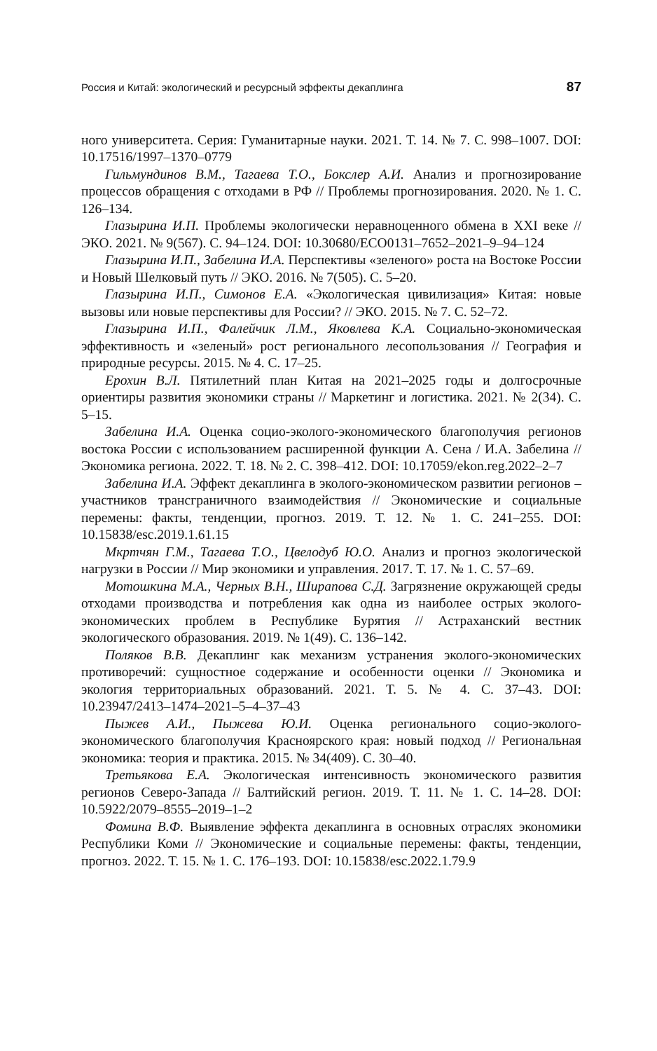Россия и Китай: экологический и ресурсный эффекты декаплинга 87
ного университета. Серия: Гуманитарные науки. 2021. Т. 14. № 7. С. 998–1007. DOI: 10.17516/1997–1370–0779
Гильмундинов В.М., Тагаева Т.О., Бокслер А.И. Анализ и прогнозирование процессов обращения с отходами в РФ // Проблемы прогнозирования. 2020. № 1. С. 126–134.
Глазырина И.П. Проблемы экологически неравноценного обмена в XXI веке // ЭКО. 2021. № 9(567). С. 94–124. DOI: 10.30680/ECO0131–7652–2021–9–94–124
Глазырина И.П., Забелина И.А. Перспективы «зеленого» роста на Востоке России и Новый Шелковый путь // ЭКО. 2016. № 7(505). С. 5–20.
Глазырина И.П., Симонов Е.А. «Экологическая цивилизация» Китая: новые вызовы или новые перспективы для России? // ЭКО. 2015. № 7. С. 52–72.
Глазырина И.П., Фалейчик Л.М., Яковлева К.А. Социально-экономическая эффективность и «зеленый» рост регионального лесопользования // География и природные ресурсы. 2015. № 4. С. 17–25.
Ерохин В.Л. Пятилетний план Китая на 2021–2025 годы и долгосрочные ориентиры развития экономики страны // Маркетинг и логистика. 2021. № 2(34). С. 5–15.
Забелина И.А. Оценка социо-эколого-экономического благополучия регионов востока России с использованием расширенной функции А. Сена / И.А. Забелина // Экономика региона. 2022. Т. 18. № 2. С. 398–412. DOI: 10.17059/ekon.reg.2022–2–7
Забелина И.А. Эффект декаплинга в эколого-экономическом развитии регионов – участников трансграничного взаимодействия // Экономические и социальные перемены: факты, тенденции, прогноз. 2019. Т. 12. № 1. С. 241–255. DOI: 10.15838/esc.2019.1.61.15
Мкртчян Г.М., Тагаева Т.О., Цвелодуб Ю.О. Анализ и прогноз экологической нагрузки в России // Мир экономики и управления. 2017. Т. 17. № 1. С. 57–69.
Мотошкина М.А., Черных В.Н., Ширапова С.Д. Загрязнение окружающей среды отходами производства и потребления как одна из наиболее острых эколого-экономических проблем в Республике Бурятия // Астраханский вестник экологического образования. 2019. № 1(49). С. 136–142.
Поляков В.В. Декаплинг как механизм устранения эколого-экономических противоречий: сущностное содержание и особенности оценки // Экономика и экология территориальных образований. 2021. Т. 5. № 4. С. 37–43. DOI: 10.23947/2413–1474–2021–5–4–37–43
Пыжев А.И., Пыжева Ю.И. Оценка регионального социо-эколого-экономического благополучия Красноярского края: новый подход // Региональная экономика: теория и практика. 2015. № 34(409). С. 30–40.
Третьякова Е.А. Экологическая интенсивность экономического развития регионов Северо-Запада // Балтийский регион. 2019. Т. 11. № 1. С. 14–28. DOI: 10.5922/2079–8555–2019–1–2
Фомина В.Ф. Выявление эффекта декаплинга в основных отраслях экономики Республики Коми // Экономические и социальные перемены: факты, тенденции, прогноз. 2022. Т. 15. № 1. С. 176–193. DOI: 10.15838/esc.2022.1.79.9